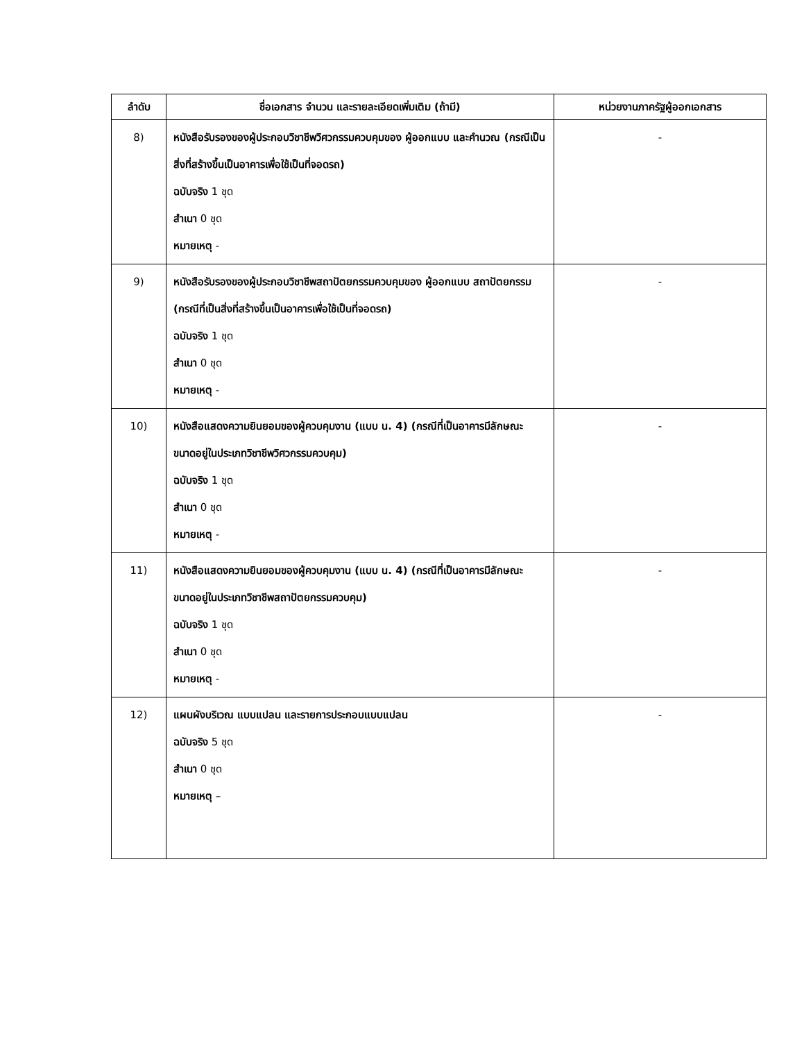| ลำดับ | ชื่อเอกสาร จำนวน และรายละเอียดเพิ่มเติม (ถ้ามี) | หน่วยงานภาครัฐผู้ออกเอกสาร |
| --- | --- | --- |
| 8) | หนังสือรับรองของผู้ประกอบวิชาชีพวิศวกรรมควบคุมของ ผู้ออกแบบ และคำนวณ (กรณีเป็นสิ่งที่สร้างขึ้นเป็นอาคารเพื่อใช้เป็นที่จอดรถ) ฉบับจริง 1 ชุด สำเนา 0 ชุด หมายเหตุ - | - |
| 9) | หนังสือรับรองของผู้ประกอบวิชาชีพสถาปัตยกรรมควบคุมของ ผู้ออกแบบ สถาปัตยกรรม (กรณีที่เป็นสิ่งที่สร้างขึ้นเป็นอาคารเพื่อใช้เป็นที่จอดรถ) ฉบับจริง 1 ชุด สำเนา 0 ชุด หมายเหตุ - | - |
| 10) | หนังสือแสดงความยินยอมของผู้ควบคุมงาน (แบบ น. 4) (กรณีที่เป็นอาคารมีลักษณะ ขนาดอยู่ในประเภทวิชาชีพวิศวกรรมควบคุม) ฉบับจริง 1 ชุด สำเนา 0 ชุด หมายเหตุ - | - |
| 11) | หนังสือแสดงความยินยอมของผู้ควบคุมงาน (แบบ น. 4) (กรณีที่เป็นอาคารมีลักษณะ ขนาดอยู่ในประเภทวิชาชีพสถาปัตยกรรมควบคุม) ฉบับจริง 1 ชุด สำเนา 0 ชุด หมายเหตุ - | - |
| 12) | แผนผังบริเวณ แบบแปลน และรายการประกอบแบบแปลน ฉบับจริง 5 ชุด สำเนา 0 ชุด หมายเหตุ – | - |